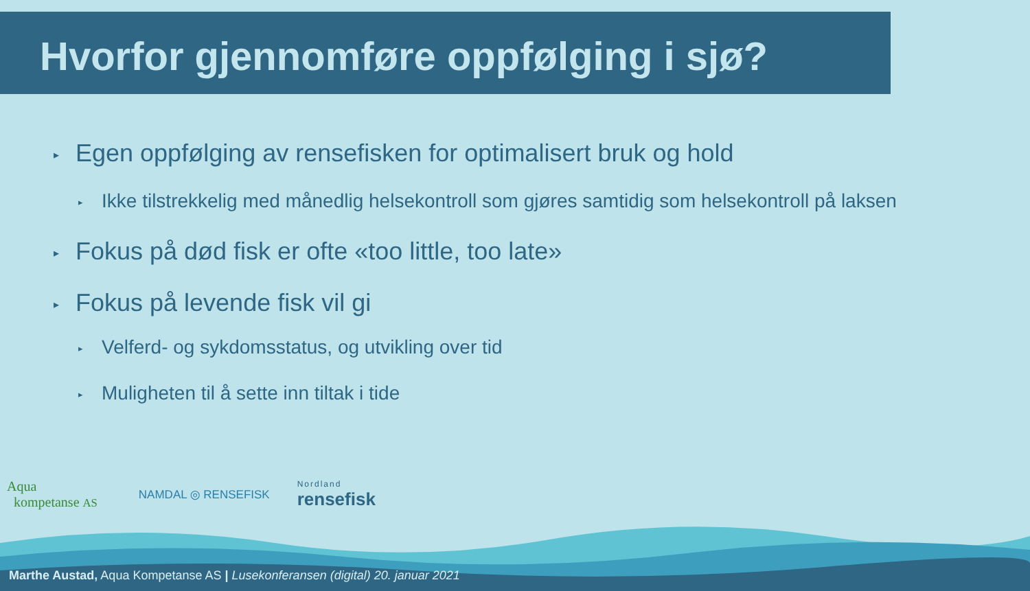Hvorfor gjennomføre oppfølging i sjø?
▸ Egen oppfølging av rensefisken for optimalisert bruk og hold
▸ Ikke tilstrekkelig med månedlig helsekontroll som gjøres samtidig som helsekontroll på laksen
▸ Fokus på død fisk er ofte «too little, too late»
▸ Fokus på levende fisk vil gi
▸ Velferd- og sykdomsstatus, og utvikling over tid
▸ Muligheten til å sette inn tiltak i tide
Aqua
kompetanse AS
NAMDAL ◎ RENSEFISK
Nordland
rensefisk
Marthe Austad, Aqua Kompetanse AS | Lusekonferansen (digital) 20. januar 2021